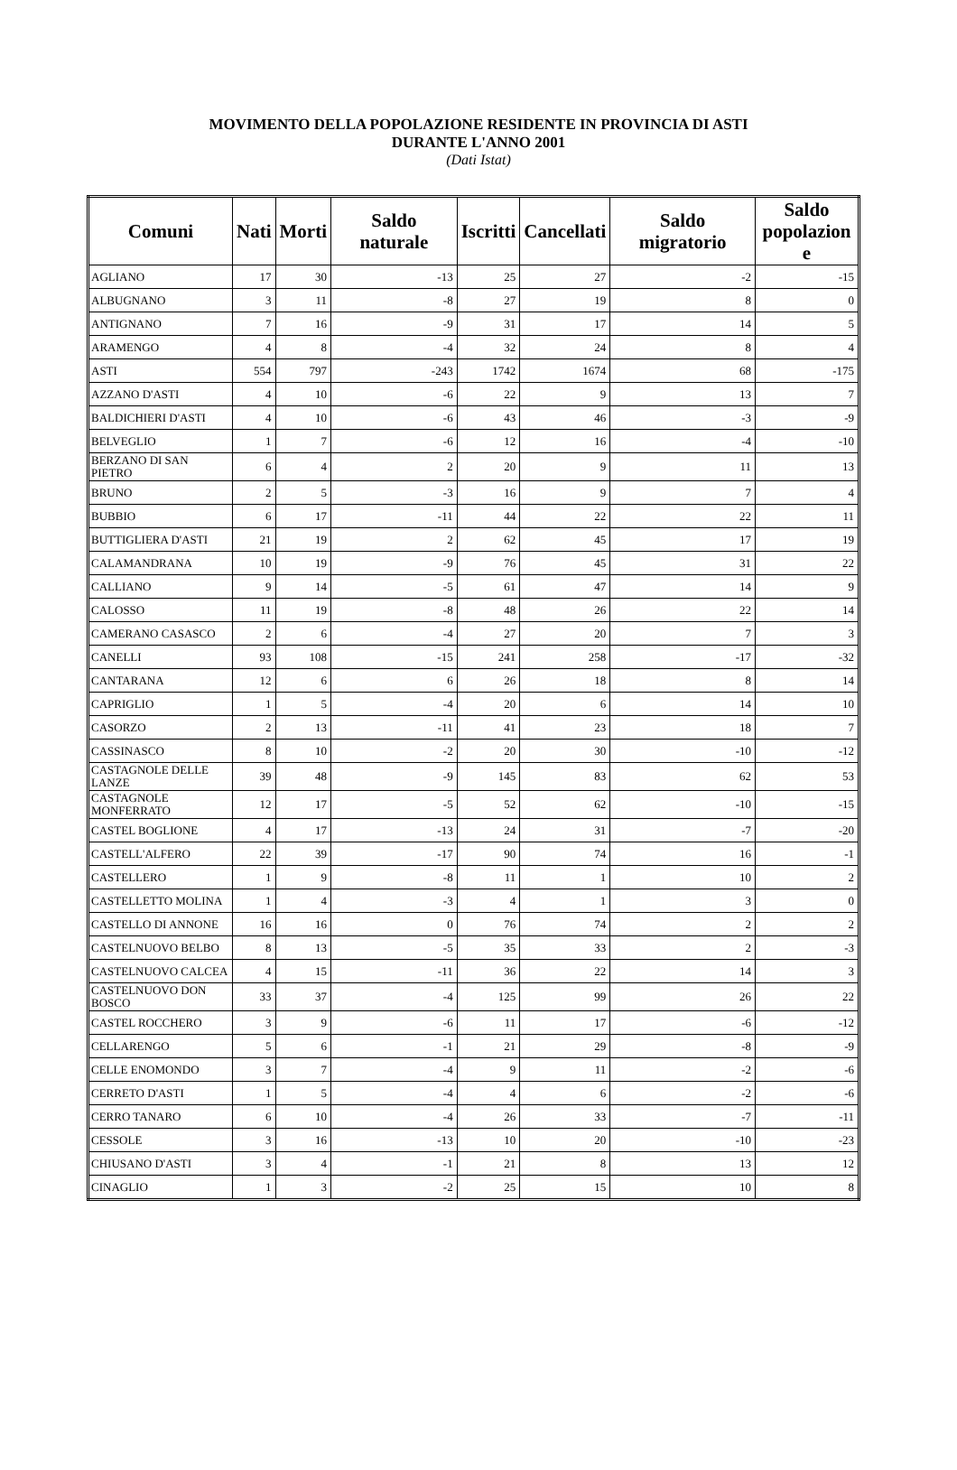MOVIMENTO DELLA POPOLAZIONE RESIDENTE IN PROVINCIA DI ASTI
DURANTE L'ANNO 2001
(Dati Istat)
| Comuni | Nati | Morti | Saldo naturale | Iscritti | Cancellati | Saldo migratorio | Saldo popolazion e |
| --- | --- | --- | --- | --- | --- | --- | --- |
| AGLIANO | 17 | 30 | -13 | 25 | 27 | -2 | -15 |
| ALBUGNANO | 3 | 11 | -8 | 27 | 19 | 8 | 0 |
| ANTIGNANO | 7 | 16 | -9 | 31 | 17 | 14 | 5 |
| ARAMENGO | 4 | 8 | -4 | 32 | 24 | 8 | 4 |
| ASTI | 554 | 797 | -243 | 1742 | 1674 | 68 | -175 |
| AZZANO D'ASTI | 4 | 10 | -6 | 22 | 9 | 13 | 7 |
| BALDICHIERI D'ASTI | 4 | 10 | -6 | 43 | 46 | -3 | -9 |
| BELVEGLIO | 1 | 7 | -6 | 12 | 16 | -4 | -10 |
| BERZANO DI SAN PIETRO | 6 | 4 | 2 | 20 | 9 | 11 | 13 |
| BRUNO | 2 | 5 | -3 | 16 | 9 | 7 | 4 |
| BUBBIO | 6 | 17 | -11 | 44 | 22 | 22 | 11 |
| BUTTIGLIERA D'ASTI | 21 | 19 | 2 | 62 | 45 | 17 | 19 |
| CALAMANDRANA | 10 | 19 | -9 | 76 | 45 | 31 | 22 |
| CALLIANO | 9 | 14 | -5 | 61 | 47 | 14 | 9 |
| CALOSSO | 11 | 19 | -8 | 48 | 26 | 22 | 14 |
| CAMERANO CASASCO | 2 | 6 | -4 | 27 | 20 | 7 | 3 |
| CANELLI | 93 | 108 | -15 | 241 | 258 | -17 | -32 |
| CANTARANA | 12 | 6 | 6 | 26 | 18 | 8 | 14 |
| CAPRIGLIO | 1 | 5 | -4 | 20 | 6 | 14 | 10 |
| CASORZO | 2 | 13 | -11 | 41 | 23 | 18 | 7 |
| CASSINASCO | 8 | 10 | -2 | 20 | 30 | -10 | -12 |
| CASTAGNOLE DELLE LANZE | 39 | 48 | -9 | 145 | 83 | 62 | 53 |
| CASTAGNOLE MONFERRATO | 12 | 17 | -5 | 52 | 62 | -10 | -15 |
| CASTEL BOGLIONE | 4 | 17 | -13 | 24 | 31 | -7 | -20 |
| CASTELL'ALFERO | 22 | 39 | -17 | 90 | 74 | 16 | -1 |
| CASTELLERO | 1 | 9 | -8 | 11 | 1 | 10 | 2 |
| CASTELLETTO MOLINA | 1 | 4 | -3 | 4 | 1 | 3 | 0 |
| CASTELLO DI ANNONE | 16 | 16 | 0 | 76 | 74 | 2 | 2 |
| CASTELNUOVO BELBO | 8 | 13 | -5 | 35 | 33 | 2 | -3 |
| CASTELNUOVO CALCEA | 4 | 15 | -11 | 36 | 22 | 14 | 3 |
| CASTELNUOVO DON BOSCO | 33 | 37 | -4 | 125 | 99 | 26 | 22 |
| CASTEL ROCCHERO | 3 | 9 | -6 | 11 | 17 | -6 | -12 |
| CELLARENGO | 5 | 6 | -1 | 21 | 29 | -8 | -9 |
| CELLE ENOMONDO | 3 | 7 | -4 | 9 | 11 | -2 | -6 |
| CERRETO D'ASTI | 1 | 5 | -4 | 4 | 6 | -2 | -6 |
| CERRO TANARO | 6 | 10 | -4 | 26 | 33 | -7 | -11 |
| CESSOLE | 3 | 16 | -13 | 10 | 20 | -10 | -23 |
| CHIUSANO D'ASTI | 3 | 4 | -1 | 21 | 8 | 13 | 12 |
| CINAGLIO | 1 | 3 | -2 | 25 | 15 | 10 | 8 |